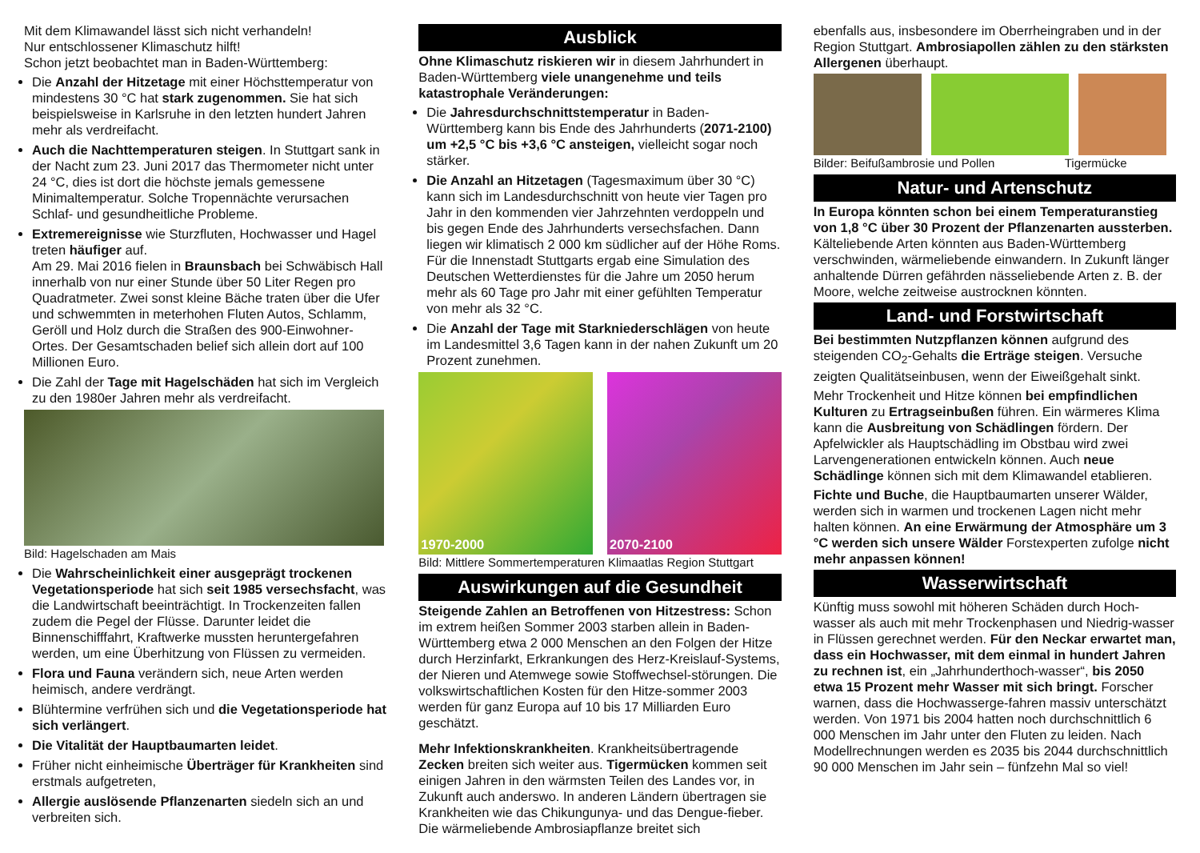Mit dem Klimawandel lässt sich nicht verhandeln!
Nur entschlossener Klimaschutz hilft!
Schon jetzt beobachtet man in Baden-Württemberg:
Die Anzahl der Hitzetage mit einer Höchsttemperatur von mindestens 30 °C hat stark zugenommen. Sie hat sich beispielsweise in Karlsruhe in den letzten hundert Jahren mehr als verdreifacht.
Auch die Nachttemperaturen steigen. In Stuttgart sank in der Nacht zum 23. Juni 2017 das Thermometer nicht unter 24 °C, dies ist dort die höchste jemals gemessene Minimaltemperatur. Solche Tropennächte verursachen Schlaf- und gesundheitliche Probleme.
Extremereignisse wie Sturzfluten, Hochwasser und Hagel treten häufiger auf.
Am 29. Mai 2016 fielen in Braunsbach bei Schwäbisch Hall innerhalb von nur einer Stunde über 50 Liter Regen pro Quadratmeter. Zwei sonst kleine Bäche traten über die Ufer und schwemmten in meterhohen Fluten Autos, Schlamm, Geröll und Holz durch die Straßen des 900-Einwohner-Ortes. Der Gesamtschaden belief sich allein dort auf 100 Millionen Euro.
Die Zahl der Tage mit Hagelschäden hat sich im Vergleich zu den 1980er Jahren mehr als verdreifacht.
Bild: Hagelschaden am Mais
Die Wahrscheinlichkeit einer ausgeprägt trockenen Vegetationsperiode hat sich seit 1985 versechsfacht, was die Landwirtschaft beeinträchtigt. In Trockenzeiten fallen zudem die Pegel der Flüsse. Darunter leidet die Binnenschifffahrt, Kraftwerke mussten heruntergefahren werden, um eine Überhitzung von Flüssen zu vermeiden.
Flora und Fauna verändern sich, neue Arten werden heimisch, andere verdrängt.
Blühtermine verfrühen sich und die Vegetationsperiode hat sich verlängert.
Die Vitalität der Hauptbaumarten leidet.
Früher nicht einheimische Überträger für Krankheiten sind erstmals aufgetreten,
Allergie auslösende Pflanzenarten siedeln sich an und verbreiten sich.
Ausblick
Ohne Klimaschutz riskieren wir in diesem Jahrhundert in Baden-Württemberg viele unangenehme und teils katastrophale Veränderungen:
Die Jahresdurchschnittstemperatur in Baden-Württemberg kann bis Ende des Jahrhunderts (2071-2100) um +2,5 °C bis +3,6 °C ansteigen, vielleicht sogar noch stärker.
Die Anzahl an Hitzetagen (Tagesmaximum über 30 °C) kann sich im Landesdurchschnitt von heute vier Tagen pro Jahr in den kommenden vier Jahrzehnten verdoppeln und bis gegen Ende des Jahrhunderts versechsfachen. Dann liegen wir klimatisch 2 000 km südlicher auf der Höhe Roms. Für die Innenstadt Stuttgarts ergab eine Simulation des Deutschen Wetterdienstes für die Jahre um 2050 herum mehr als 60 Tage pro Jahr mit einer gefühlten Temperatur von mehr als 32 °C.
Die Anzahl der Tage mit Starkniederschlägen von heute im Landesmittel 3,6 Tagen kann in der nahen Zukunft um 20 Prozent zunehmen.
1970-2000 2070-2100
Bild: Mittlere Sommertemperaturen Klimaatlas Region Stuttgart
Auswirkungen auf die Gesundheit
Steigende Zahlen an Betroffenen von Hitzestress: Schon im extrem heißen Sommer 2003 starben allein in Baden-Württemberg etwa 2 000 Menschen an den Folgen der Hitze durch Herzinfarkt, Erkrankungen des Herz-Kreislauf-Systems, der Nieren und Atemwege sowie Stoffwechsel-störungen. Die volkswirtschaftlichen Kosten für den Hitze-sommer 2003 werden für ganz Europa auf 10 bis 17 Milliarden Euro geschätzt.
Mehr Infektionskrankheiten. Krankheitsübertragende Zecken breiten sich weiter aus. Tigermücken kommen seit einigen Jahren in den wärmsten Teilen des Landes vor, in Zukunft auch anderswo. In anderen Ländern übertragen sie Krankheiten wie das Chikungunya- und das Dengue-fieber. Die wärmeliebende Ambrosiapflanze breitet sich
ebenfalls aus, insbesondere im Oberrheingraben und in der Region Stuttgart. Ambrosiapollen zählen zu den stärksten Allergenen überhaupt.
Bilder: Beifußambrosie und Pollen Tigermücke
Natur- und Artenschutz
In Europa könnten schon bei einem Temperaturanstieg von 1,8 °C über 30 Prozent der Pflanzenarten aussterben. Kälteliebende Arten könnten aus Baden-Württemberg verschwinden, wärmeliebende einwandern. In Zukunft länger anhaltende Dürren gefährden nässeliebende Arten z. B. der Moore, welche zeitweise austrocknen könnten.
Land- und Forstwirtschaft
Bei bestimmten Nutzpflanzen können aufgrund des steigenden CO<sub>2</sub>-Gehalts die Erträge steigen. Versuche zeigten Qualitätseinbusen, wenn der Eiweißgehalt sinkt.
Mehr Trockenheit und Hitze können bei empfindlichen Kulturen zu Ertragseinbußen führen. Ein wärmeres Klima kann die Ausbreitung von Schädlingen fördern. Der Apfelwickler als Hauptschädling im Obstbau wird zwei Larvengenerationen entwickeln können. Auch neue Schädlinge können sich mit dem Klimawandel etablieren.
Fichte und Buche, die Hauptbaumarten unserer Wälder, werden sich in warmen und trockenen Lagen nicht mehr halten können. An eine Erwärmung der Atmosphäre um 3 °C werden sich unsere Wälder Forstexperten zufolge nicht mehr anpassen können!
Wasserwirtschaft
Künftig muss sowohl mit höheren Schäden durch Hoch-wasser als auch mit mehr Trockenphasen und Niedrig-wasser in Flüssen gerechnet werden. Für den Neckar erwartet man, dass ein Hochwasser, mit dem einmal in hundert Jahren zu rechnen ist, ein „Jahrhunderthoch-wasser“, bis 2050 etwa 15 Prozent mehr Wasser mit sich bringt. Forscher warnen, dass die Hochwasserge-fahren massiv unterschätzt werden. Von 1971 bis 2004 hatten noch durchschnittlich 6 000 Menschen im Jahr unter den Fluten zu leiden. Nach Modellrechnungen werden es 2035 bis 2044 durchschnittlich 90 000 Menschen im Jahr sein – fünfzehn Mal so viel!